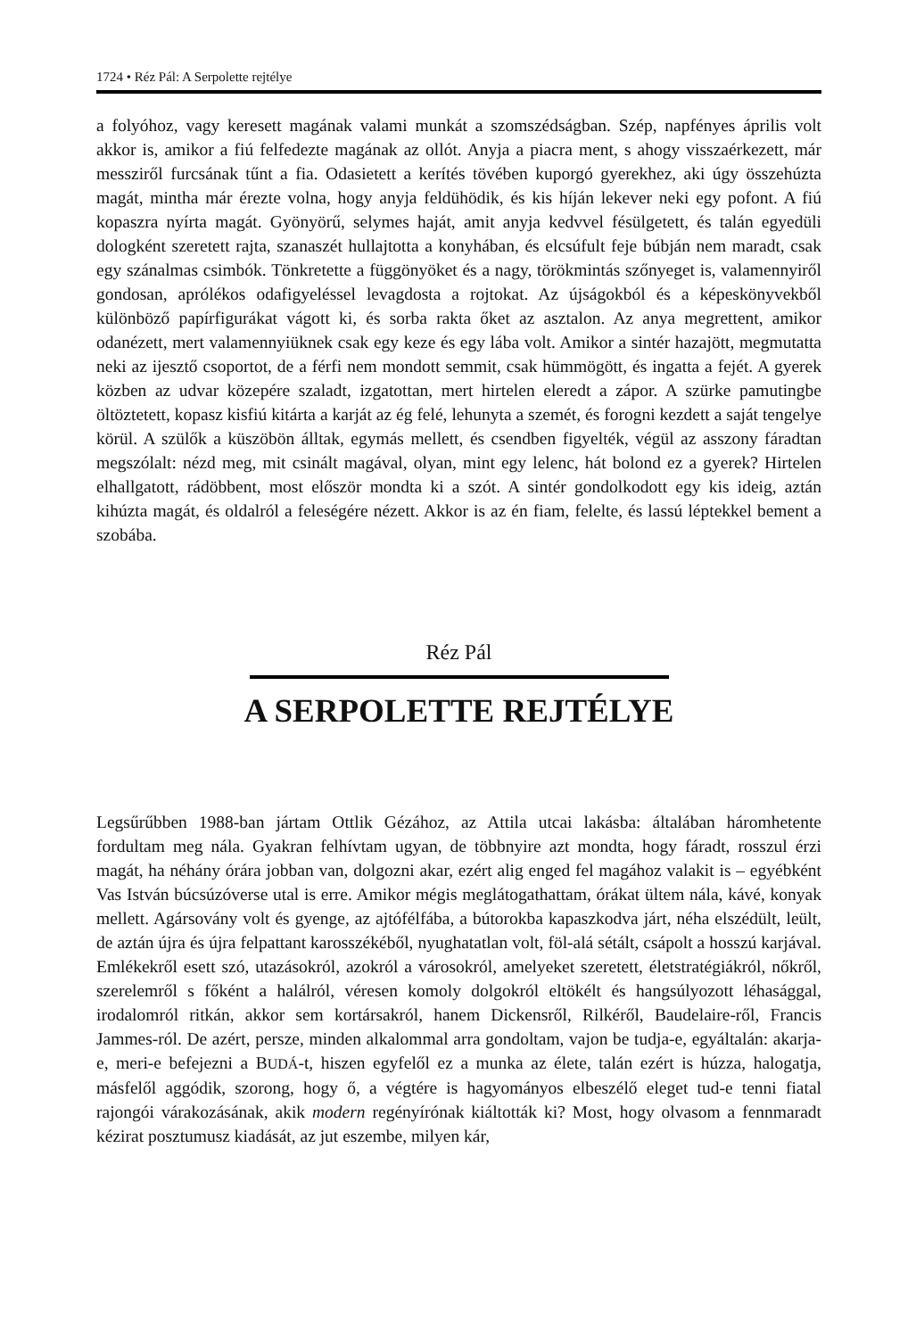1724 • Réz Pál: A Serpolette rejtélye
a folyóhoz, vagy keresett magának valami munkát a szomszédságban. Szép, napfényes április volt akkor is, amikor a fiú felfedezte magának az ollót. Anyja a piacra ment, s ahogy visszaérkezett, már messziről furcsának tűnt a fia. Odasietett a kerítés tövében kuporgó gyerekhez, aki úgy összehúzta magát, mintha már érezte volna, hogy anyja feldühödik, és kis híján lekever neki egy pofont. A fiú kopaszra nyírta magát. Gyönyörű, selymes haját, amit anyja kedvvel fésülgetett, és talán egyedüli dologként szeretett rajta, szanaszét hullajtotta a konyhában, és elcsúfult feje búbján nem maradt, csak egy szánalmas csimbók. Tönkretette a függönyöket és a nagy, törökmintás szőnyeget is, valamennyiről gondosan, aprólékos odafigyeléssel levagdosta a rojtokat. Az újságokból és a képeskönyvekből különböző papírfigurákat vágott ki, és sorba rakta őket az asztalon. Az anya megrettent, amikor odanézett, mert valamennyiüknek csak egy keze és egy lába volt. Amikor a sintér hazajött, megmutatta neki az ijesztő csoportot, de a férfi nem mondott semmit, csak hümmögött, és ingatta a fejét. A gyerek közben az udvar közepére szaladt, izgatottan, mert hirtelen eleredt a zápor. A szürke pamutingbe öltöztetett, kopasz kisfiú kitárta a karját az ég felé, lehunyta a szemét, és forogni kezdett a saját tengelye körül. A szülők a küszöbön álltak, egymás mellett, és csendben figyelték, végül az asszony fáradtan megszólalt: nézd meg, mit csinált magával, olyan, mint egy lelenc, hát bolond ez a gyerek? Hirtelen elhallgatott, rádöbbent, most először mondta ki a szót. A sintér gondolkodott egy kis ideig, aztán kihúzta magát, és oldalról a feleségére nézett. Akkor is az én fiam, felelte, és lassú léptekkel bement a szobába.
Réz Pál
A SERPOLETTE REJTÉLYE
Legsűrűbben 1988-ban jártam Ottlik Gézához, az Attila utcai lakásba: általában háromhetente fordultam meg nála. Gyakran felhívtam ugyan, de többnyire azt mondta, hogy fáradt, rosszul érzi magát, ha néhány órára jobban van, dolgozni akar, ezért alig enged fel magához valakit is – egyébként Vas István búcsúzóverse utal is erre. Amikor mégis meglátogathattam, órákat ültem nála, kávé, konyak mellett. Agársovány volt és gyenge, az ajtófélfába, a bútorokba kapaszkodva járt, néha elszédült, leült, de aztán újra és újra felpattant karosszékéből, nyughatatlan volt, föl-alá sétált, csápolt a hosszú karjával. Emlékekről esett szó, utazásokról, azokról a városokról, amelyeket szeretett, életstratégiákról, nőkről, szerelemről s főként a halálról, véresen komoly dolgokról eltökélt és hangsúlyozott léhasággal, irodalomról ritkán, akkor sem kortársakról, hanem Dickensről, Rilkéről, Baudelaire-ről, Francis Jammes-ról. De azért, persze, minden alkalommal arra gondoltam, vajon be tudja-e, egyáltalán: akarja-e, meri-e befejezni a BUDÁ-t, hiszen egyfelől ez a munka az élete, talán ezért is húzza, halogatja, másfelől aggódik, szorong, hogy ő, a végtére is hagyományos elbeszélő eleget tud-e tenni fiatal rajongói várakozásának, akik modern regényírónak kiáltották ki? Most, hogy olvasom a fennmaradt kézirat posztumusz kiadását, az jut eszembe, milyen kár,